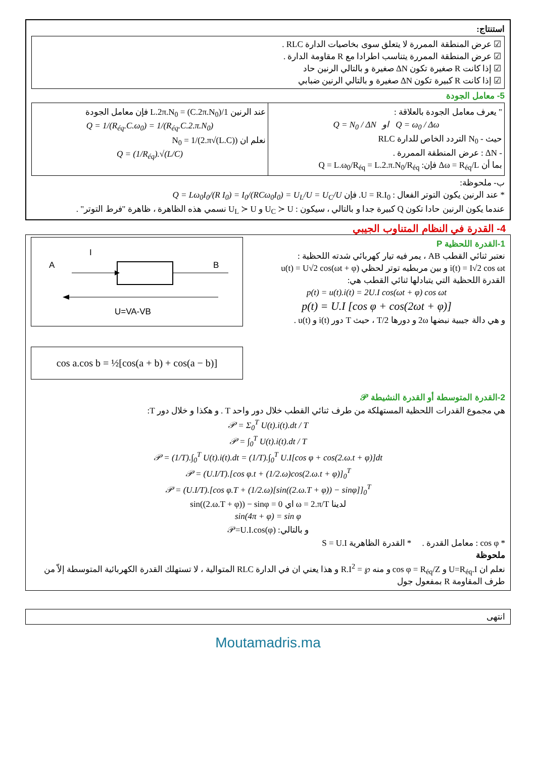استنتاج:
☑ عرض المنطقة الممررة لا يتعلق سوى بخاصيات الدارة RLC .
☑ عرض المنطقة الممررة يتناسب اطرادا مع R مقاومة الدارة .
☑ إذا كانت R صغيرة تكون ΔN صغيرة و بالتالي الرنين حاد
☑ إذا كانت R كبيرة تكون ΔN صغيرة و بالتالي الرنين ضبابي
5- معامل الجودة
| " يعرف معامل الجودة بالعلاقة : Q = N<sub>0</sub> / ΔN او Q = ω<sub>0</sub> / Δω حيث - N<sub>0</sub> التردد الخاص للدارة RLC - ΔN : عرض المنطقة الممررة . بما أن Δω = R<sub>éq</sub>/L فإن: Q = L.ω<sub>0</sub>/R<sub>éq</sub> = L.2.π.N<sub>0</sub>/R<sub>éq</sub> | عند الرنين 1/(C.2π.N<sub>0</sub>) = L.2π.N<sub>0</sub> فإن معامل الجودة Q = 1/(R<sub>éq</sub>.C.ω<sub>0</sub>) = 1/(R<sub>éq</sub>.C.2.π.N<sub>0</sub>) نعلم ان N<sub>0</sub> = 1/(2.π√(L.C)) Q = (1/R<sub>éq</sub>).√(L/C) |
ب- ملحوظة:
* عند الرنين يكون التوتر الفعال : U = R.I<sub>0</sub>. فإن Q = Lω<sub>0</sub>I<sub>0</sub>/(R I<sub>0</sub>) = I<sub>0</sub>/(RCω<sub>0</sub>I<sub>0</sub>) = U<sub>L</sub>/U = U<sub>C</sub>/U
عندما يكون الرنين حادا تكون Q كبيرة جدا و بالتالي ، سيكون : U<sub>C</sub> ≻ U و U<sub>L</sub> ≻ U نسمي هذه الظاهرة ، ظاهرة "فرط التوتر" .
4- القدرة في النظام المتناوب الجيبي
1-القدرة اللحظية P
نعتبر ثنائي القطب AB ، يمر فيه تيار كهربائي شدته اللحظية :
i(t) = I√2 cos ωt و بين مربطيه توتر لحظي u(t) = U√2 cos(ωt + φ)
القدرة اللحظية التي يتبادلها ثنائي القطب هي:
p(t) = u(t).i(t) = 2U.I cos(ωt + φ) cos ωt
p(t) = U.I [cos φ + cos(2ωt + φ)]
و هي دالة جيبية نبضها 2ω و دورها T/2 ، حيث T دور i(t) و u(t) .
A
I
B
U=VA-VB
cos a.cos b = ½[cos(a + b) + cos(a − b)]
2-القدرة المتوسطة أو القدرة النشيطة 𝒫
هي مجموع القدرات اللحظية المستهلكة من طرف ثنائي القطب خلال دور واحد T . و هكذا و خلال دور T:
𝒫 = Σ<sub>0</sub><sup>T</sup> U(t).i(t).dt / T
𝒫 = ∫<sub>0</sub><sup>T</sup> U(t).i(t).dt / T
𝒫 = (1/T).∫<sub>0</sub><sup>T</sup> U(t).i(t).dt = (1/T).∫<sub>0</sub><sup>T</sup> U.I[cos φ + cos(2.ω.t + φ)]dt
𝒫 = (U.I/T).[cos φ.t + (1/2.ω)cos(2.ω.t + φ)]<sub>0</sub><sup>T</sup>
𝒫 = (U.I/T).[cos φ.T + (1/2.ω)[sin((2.ω.T + φ)) − sinφ]]<sub>0</sub><sup>T</sup>
لدينا ω = 2.π/T اي sin((2.ω.T + φ)) − sinφ = 0
sin(4π + φ) = sin φ
و بالتالي: 𝒫=U.I.cos(φ)
* cos φ : معامل القدرة . * القدرة الظاهرية S = U.I
ملحوظة
نعلم ان U=R<sub>éq</sub>.I و cos φ = R<sub>éq</sub>/Z و منه ℘ = R.I<sup>2</sup> و هذا يعني ان في الدارة RLC المتوالية ، لا تستهلك القدرة الكهربائية المتوسطة إلاّ من طرف المقاومة R بمفعول جول
انتهى
Moutamadris.ma